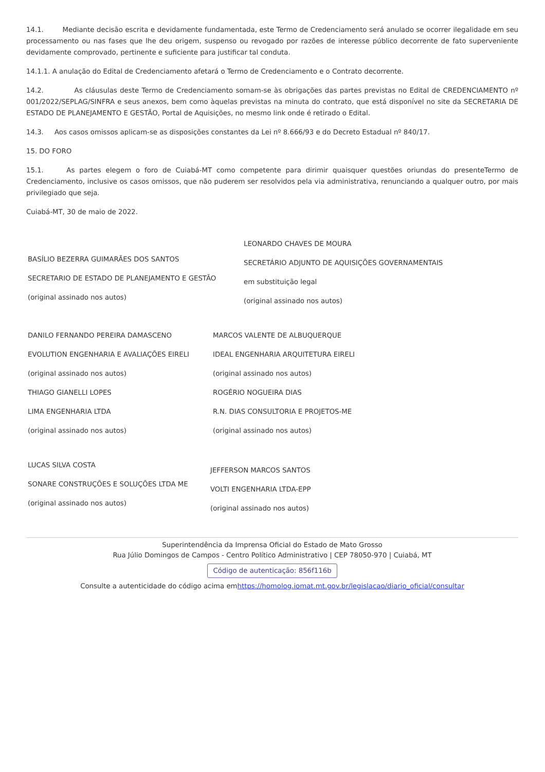14.1. Mediante decisão escrita e devidamente fundamentada, este Termo de Credenciamento será anulado se ocorrer ilegalidade em seu processamento ou nas fases que lhe deu origem, suspenso ou revogado por razões de interesse público decorrente de fato superveniente devidamente comprovado, pertinente e suficiente para justificar tal conduta.
14.1.1. A anulação do Edital de Credenciamento afetará o Termo de Credenciamento e o Contrato decorrente.
14.2. As cláusulas deste Termo de Credenciamento somam-se às obrigações das partes previstas no Edital de CREDENCIAMENTO nº 001/2022/SEPLAG/SINFRA e seus anexos, bem como àquelas previstas na minuta do contrato, que está disponível no site da SECRETARIA DE ESTADO DE PLANEJAMENTO E GESTÃO, Portal de Aquisições, no mesmo link onde é retirado o Edital.
14.3. Aos casos omissos aplicam-se as disposições constantes da Lei nº 8.666/93 e do Decreto Estadual nº 840/17.
15. DO FORO
15.1. As partes elegem o foro de Cuiabá-MT como competente para dirimir quaisquer questões oriundas do presenteTermo de Credenciamento, inclusive os casos omissos, que não puderem ser resolvidos pela via administrativa, renunciando a qualquer outro, por mais privilegiado que seja.
Cuiabá-MT, 30 de maio de 2022.
BASÍLIO BEZERRA GUIMARÃES DOS SANTOS
SECRETARIO DE ESTADO DE PLANEJAMENTO E GESTÃO
(original assinado nos autos)
LEONARDO CHAVES DE MOURA
SECRETÁRIO ADJUNTO DE AQUISIÇÕES GOVERNAMENTAIS
em substituição legal
(original assinado nos autos)
DANILO FERNANDO PEREIRA DAMASCENO
EVOLUTION ENGENHARIA E AVALIAÇÕES EIRELI
(original assinado nos autos)
THIAGO GIANELLI LOPES
LIMA ENGENHARIA LTDA
(original assinado nos autos)
MARCOS VALENTE DE ALBUQUERQUE
IDEAL ENGENHARIA ARQUITETURA EIRELI
(original assinado nos autos)
ROGÉRIO NOGUEIRA DIAS
R.N. DIAS CONSULTORIA E PROJETOS-ME
(original assinado nos autos)
LUCAS SILVA COSTA
SONARE CONSTRUÇÕES E SOLUÇÕES LTDA ME
(original assinado nos autos)
JEFFERSON MARCOS SANTOS
VOLTI ENGENHARIA LTDA-EPP
(original assinado nos autos)
Superintendência da Imprensa Oficial do Estado de Mato Grosso
Rua Júlio Domingos de Campos - Centro Político Administrativo | CEP 78050-970 | Cuiabá, MT
Código de autenticação: 856f116b
Consulte a autenticidade do código acima emhttps://homolog.iomat.mt.gov.br/legislacao/diario_oficial/consultar